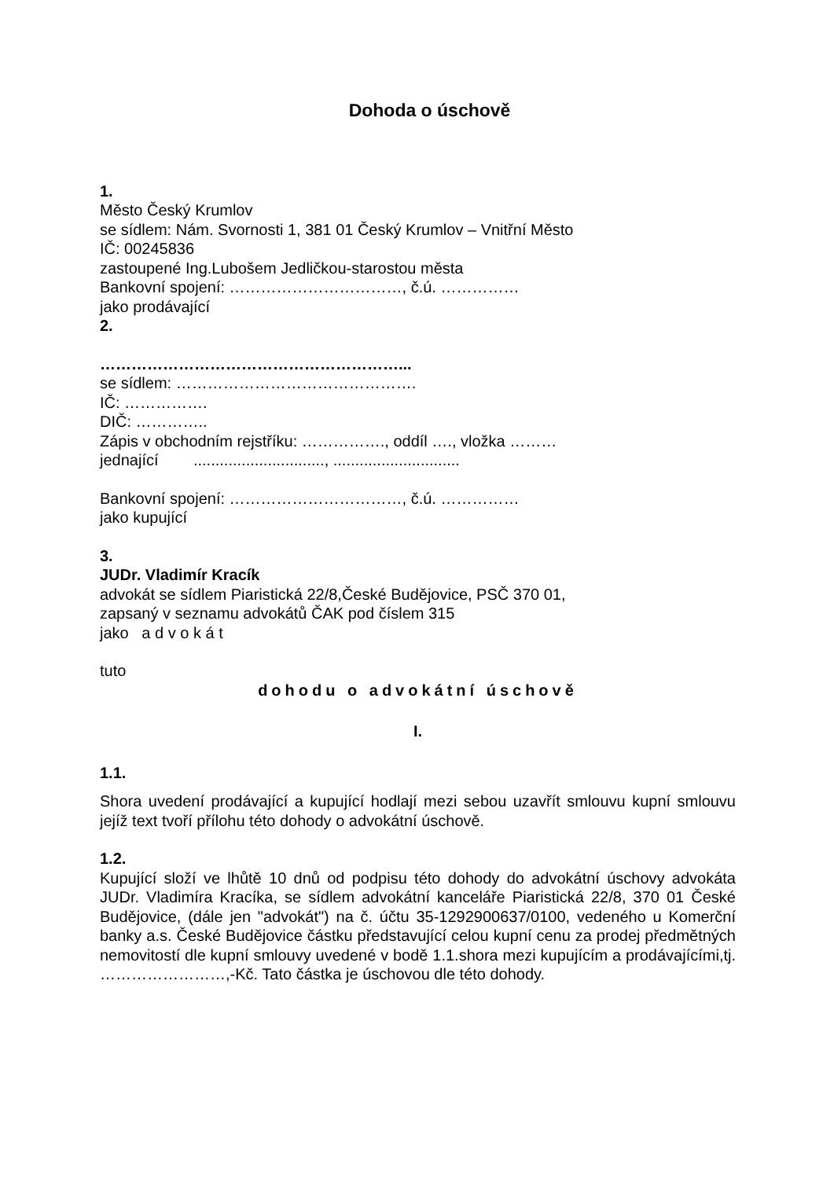Dohoda o úschově
1.
Město Český Krumlov
se sídlem: Nám. Svornosti 1, 381 01 Český Krumlov – Vnitřní Město
IČ: 00245836
zastoupené Ing.Lubošem Jedličkou-starostou města
Bankovní spojení: ……………………………, č.ú. ……………
jako prodávající
2.
…………………………………………………...
se sídlem: ……………………………………….
IČ: …………….
DIČ: …………..
Zápis v obchodním rejstříku: ……………., oddíl …., vložka ………
jednající .............................., .............................
Bankovní spojení: ……………………………, č.ú. ……………
jako kupující
3.
JUDr. Vladimír Kracík
advokát se sídlem Piaristická 22/8,České Budějovice, PSČ 370 01,
zapsaný v seznamu advokátů ČAK pod číslem 315
jako a d v o k á t
tuto
dohodu o advokátní úschově
I.
1.1.
Shora uvedení prodávající a kupující hodlají mezi sebou uzavřít smlouvu kupní smlouvu jejíž text tvoří přílohu této dohody o advokátní úschově.
1.2.
Kupující složí ve lhůtě 10 dnů od podpisu této dohody do advokátní úschovy advokáta JUDr. Vladimíra Kracíka, se sídlem advokátní kanceláře Piaristická 22/8, 370 01 České Budějovice, (dále jen "advokát") na č. účtu 35-1292900637/0100, vedeného u Komerční banky a.s. České Budějovice částku představující celou kupní cenu za prodej předmětných nemovitostí dle kupní smlouvy uvedené v bodě 1.1.shora mezi kupujícím a prodávajícími,tj. ……………………,-Kč. Tato částka je úschovou dle této dohody.